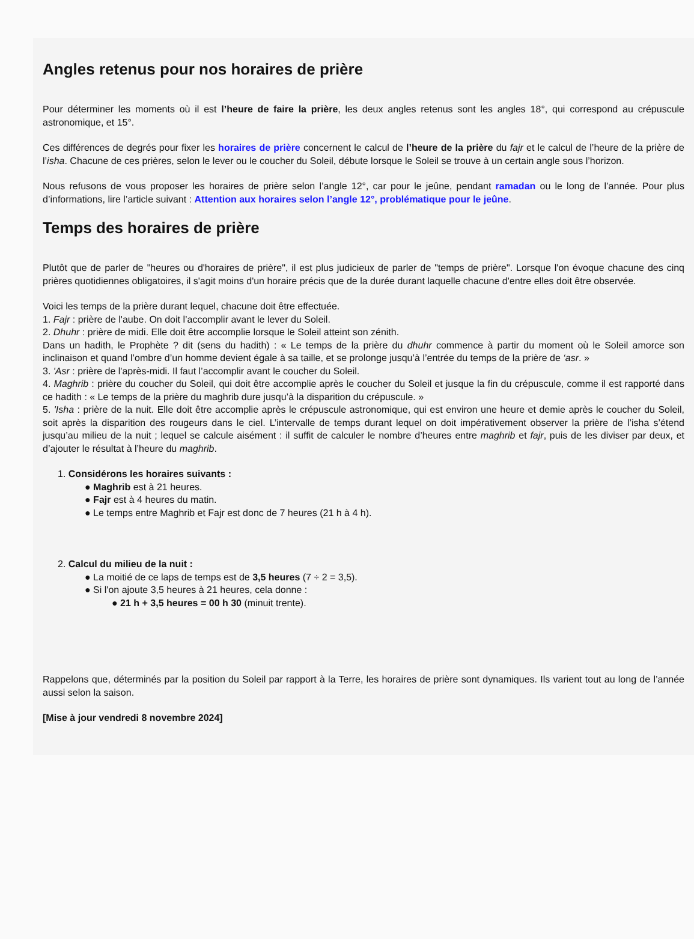Angles retenus pour nos horaires de prière
Pour déterminer les moments où il est l’heure de faire la prière, les deux angles retenus sont les angles 18°, qui correspond au crépuscule astronomique, et 15°.
Ces différences de degrés pour fixer les horaires de prière concernent le calcul de l’heure de la prière du fajr et le calcul de l’heure de la prière de l’isha. Chacune de ces prières, selon le lever ou le coucher du Soleil, débute lorsque le Soleil se trouve à un certain angle sous l’horizon.
Nous refusons de vous proposer les horaires de prière selon l’angle 12°, car pour le jeûne, pendant ramadan ou le long de l’année. Pour plus d’informations, lire l’article suivant : Attention aux horaires selon l’angle 12°, problématique pour le jeûne.
Temps des horaires de prière
Plutôt que de parler de "heures ou d'horaires de prière", il est plus judicieux de parler de "temps de prière". Lorsque l'on évoque chacune des cinq prières quotidiennes obligatoires, il s'agit moins d'un horaire précis que de la durée durant laquelle chacune d'entre elles doit être observée.
Voici les temps de la prière durant lequel, chacune doit être effectuée.
1. Fajr : prière de l'aube. On doit l’accomplir avant le lever du Soleil.
2. Dhuhr : prière de midi. Elle doit être accomplie lorsque le Soleil atteint son zénith.
Dans un hadith, le Prophète ? dit (sens du hadith) : « Le temps de la prière du dhuhr commence à partir du moment où le Soleil amorce son inclinaison et quand l’ombre d’un homme devient égale à sa taille, et se prolonge jusqu’à l’entrée du temps de la prière de ‘asr. »
3. 'Asr : prière de l'après-midi. Il faut l’accomplir avant le coucher du Soleil.
4. Maghrib : prière du coucher du Soleil, qui doit être accomplie après le coucher du Soleil et jusque la fin du crépuscule, comme il est rapporté dans ce hadith : « Le temps de la prière du maghrib dure jusqu’à la disparition du crépuscule. »
5. 'Isha : prière de la nuit. Elle doit être accomplie après le crépuscule astronomique, qui est environ une heure et demie après le coucher du Soleil, soit après la disparition des rougeurs dans le ciel. L’intervalle de temps durant lequel on doit impérativement observer la prière de l’isha s’étend jusqu’au milieu de la nuit ; lequel se calcule aisément : il suffit de calculer le nombre d’heures entre maghrib et fajr, puis de les diviser par deux, et d’ajouter le résultat à l’heure du maghrib.
1. Considérons les horaires suivants :
● Maghrib est à 21 heures.
● Fajr est à 4 heures du matin.
● Le temps entre Maghrib et Fajr est donc de 7 heures (21 h à 4 h).
2. Calcul du milieu de la nuit :
● La moitié de ce laps de temps est de 3,5 heures (7 ÷ 2 = 3,5).
● Si l'on ajoute 3,5 heures à 21 heures, cela donne :
● 21 h + 3,5 heures = 00 h 30 (minuit trente).
Rappelons que, déterminés par la position du Soleil par rapport à la Terre, les horaires de prière sont dynamiques. Ils varient tout au long de l’année aussi selon la saison.
[Mise à jour vendredi 8 novembre 2024]